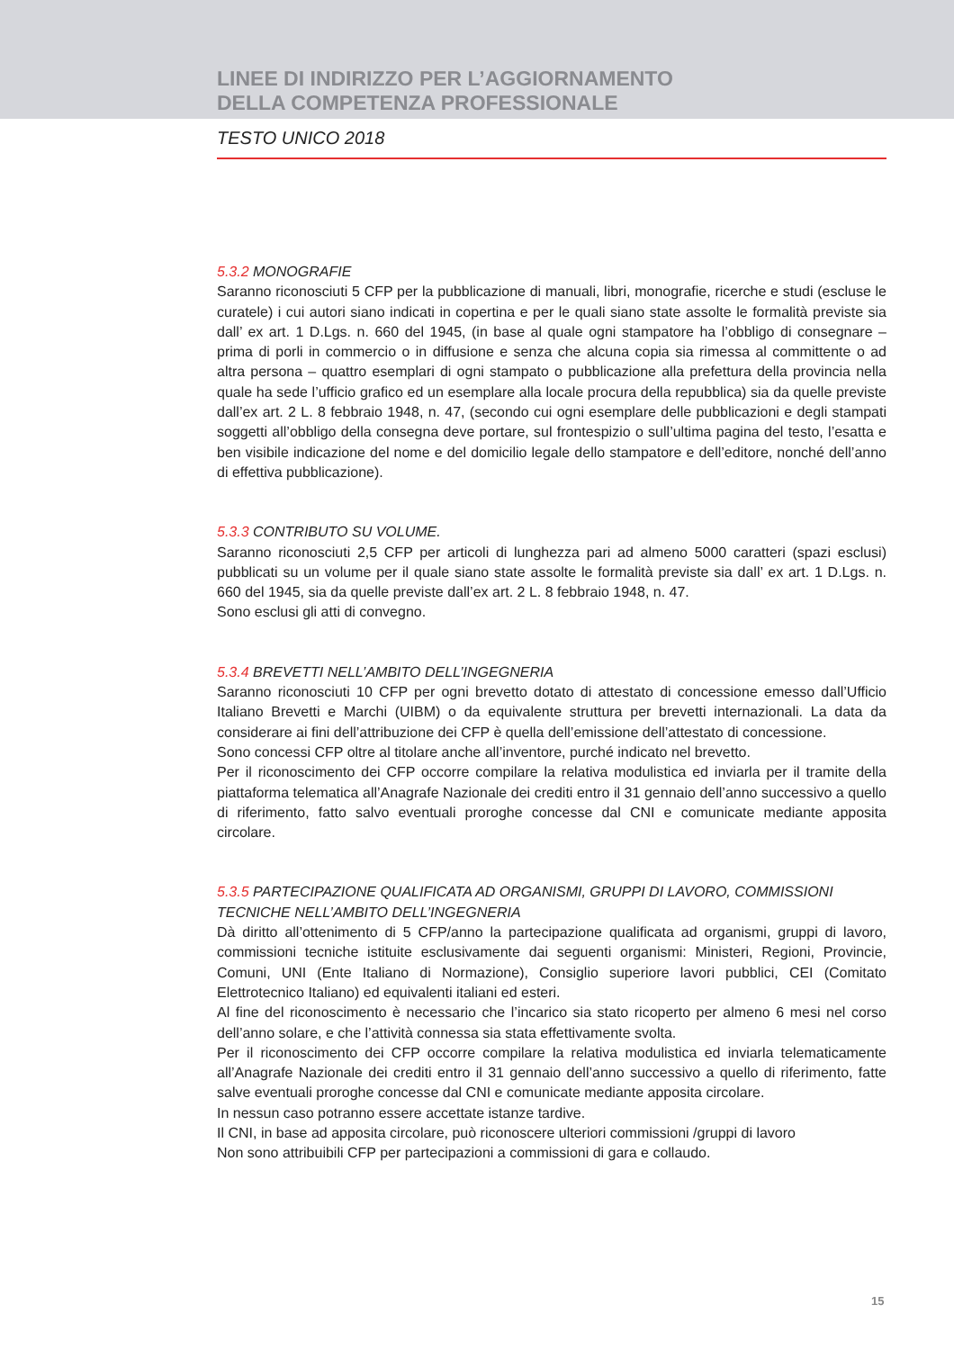LINEE DI INDIRIZZO PER L’AGGIORNAMENTO
DELLA COMPETENZA PROFESSIONALE
TESTO UNICO 2018
5.3.2 MONOGRAFIE
Saranno riconosciuti 5 CFP per la pubblicazione di manuali, libri, monografie, ricerche e studi (escluse le curatele) i cui autori siano indicati in copertina e per le quali siano state assolte le formalità previste sia dall’ ex art. 1 D.Lgs. n. 660 del 1945, (in base al quale ogni stampatore ha l’obbligo di consegnare – prima di porli in commercio o in diffusione e senza che alcuna copia sia rimessa al committente o ad altra persona – quattro esemplari di ogni stampato o pubblicazione alla prefettura della provincia nella quale ha sede l’ufficio grafico ed un esemplare alla locale procura della repubblica) sia da quelle previste dall’ex art. 2 L. 8 febbraio 1948, n. 47, (secondo cui ogni esemplare delle pubblicazioni e degli stampati soggetti all’obbligo della consegna deve portare, sul frontespizio o sull’ultima pagina del testo, l’esatta e ben visibile indicazione del nome e del domicilio legale dello stampatore e dell’editore, nonché dell’anno di effettiva pubblicazione).
5.3.3 CONTRIBUTO SU VOLUME.
Saranno riconosciuti 2,5 CFP per articoli di lunghezza pari ad almeno 5000 caratteri (spazi esclusi) pubblicati su un volume per il quale siano state assolte le formalità previste sia dall’ ex art. 1 D.Lgs. n. 660 del 1945, sia da quelle previste dall’ex art. 2 L. 8 febbraio 1948, n. 47.
Sono esclusi gli atti di convegno.
5.3.4 BREVETTI NELL’AMBITO DELL’INGEGNERIA
Saranno riconosciuti 10 CFP per ogni brevetto dotato di attestato di concessione emesso dall’Ufficio Italiano Brevetti e Marchi (UIBM) o da equivalente struttura per brevetti internazionali. La data da considerare ai fini dell’attribuzione dei CFP è quella dell’emissione dell’attestato di concessione.
Sono concessi CFP oltre al titolare anche all’inventore, purché indicato nel brevetto.
Per il riconoscimento dei CFP occorre compilare la relativa modulistica ed inviarla per il tramite della piattaforma telematica all’Anagrafe Nazionale dei crediti entro il 31 gennaio dell’anno successivo a quello di riferimento, fatto salvo eventuali proroghe concesse dal CNI e comunicate mediante apposita circolare.
5.3.5 PARTECIPAZIONE QUALIFICATA AD ORGANISMI, GRUPPI DI LAVORO, COMMISSIONI TECNICHE NELL’AMBITO DELL’INGEGNERIA
Dà diritto all’ottenimento di 5 CFP/anno la partecipazione qualificata ad organismi, gruppi di lavoro, commissioni tecniche istituite esclusivamente dai seguenti organismi: Ministeri, Regioni, Provincie, Comuni, UNI (Ente Italiano di Normazione), Consiglio superiore lavori pubblici, CEI (Comitato Elettrotecnico Italiano) ed equivalenti italiani ed esteri.
Al fine del riconoscimento è necessario che l’incarico sia stato ricoperto per almeno 6 mesi nel corso dell’anno solare, e che l’attività connessa sia stata effettivamente svolta.
Per il riconoscimento dei CFP occorre compilare la relativa modulistica ed inviarla telematicamente all’Anagrafe Nazionale dei crediti entro il 31 gennaio dell’anno successivo a quello di riferimento, fatte salve eventuali proroghe concesse dal CNI e comunicate mediante apposita circolare.
In nessun caso potranno essere accettate istanze tardive.
Il CNI, in base ad apposita circolare, può riconoscere ulteriori commissioni /gruppi di lavoro
Non sono attribuibili CFP per partecipazioni a commissioni di gara e collaudo.
15